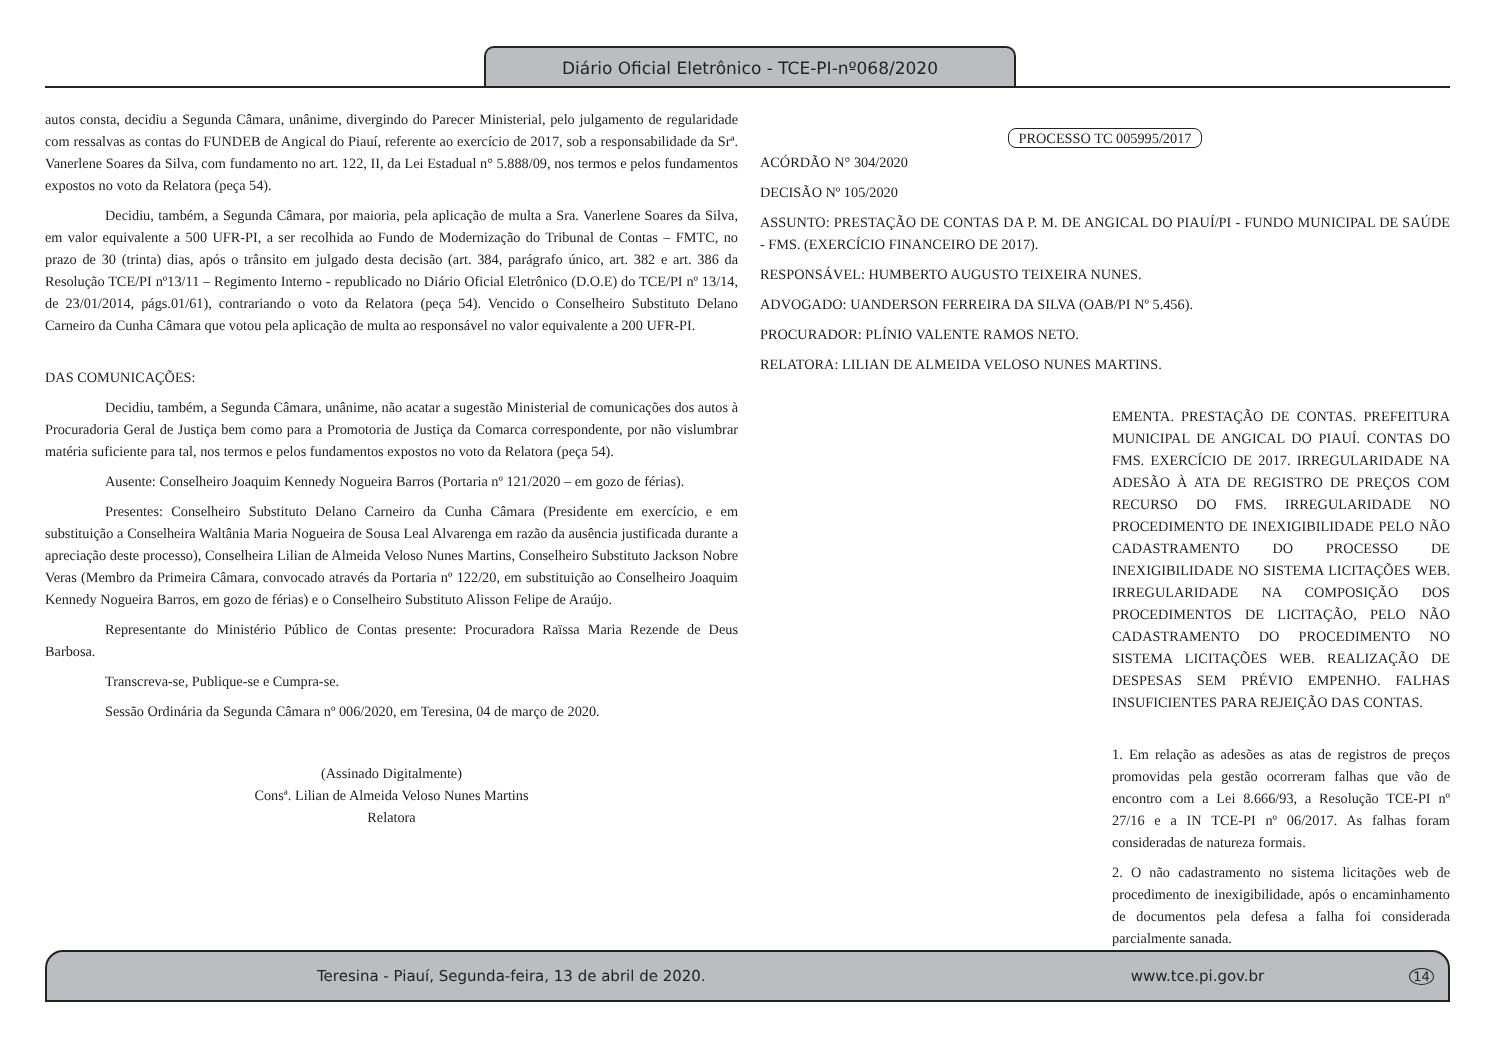Diário Oficial Eletrônico - TCE-PI-nº068/2020
autos consta, decidiu a Segunda Câmara, unânime, divergindo do Parecer Ministerial, pelo julgamento de regularidade com ressalvas as contas do FUNDEB de Angical do Piauí, referente ao exercício de 2017, sob a responsabilidade da Srª. Vanerlene Soares da Silva, com fundamento no art. 122, II, da Lei Estadual n° 5.888/09, nos termos e pelos fundamentos expostos no voto da Relatora (peça 54).
Decidiu, também, a Segunda Câmara, por maioria, pela aplicação de multa a Sra. Vanerlene Soares da Silva, em valor equivalente a 500 UFR-PI, a ser recolhida ao Fundo de Modernização do Tribunal de Contas – FMTC, no prazo de 30 (trinta) dias, após o trânsito em julgado desta decisão (art. 384, parágrafo único, art. 382 e art. 386 da Resolução TCE/PI nº13/11 – Regimento Interno - republicado no Diário Oficial Eletrônico (D.O.E) do TCE/PI nº 13/14, de 23/01/2014, págs.01/61), contrariando o voto da Relatora (peça 54). Vencido o Conselheiro Substituto Delano Carneiro da Cunha Câmara que votou pela aplicação de multa ao responsável no valor equivalente a 200 UFR-PI.
DAS COMUNICAÇÕES:
Decidiu, também, a Segunda Câmara, unânime, não acatar a sugestão Ministerial de comunicações dos autos à Procuradoria Geral de Justiça bem como para a Promotoria de Justiça da Comarca correspondente, por não vislumbrar matéria suficiente para tal, nos termos e pelos fundamentos expostos no voto da Relatora (peça 54).
Ausente: Conselheiro Joaquim Kennedy Nogueira Barros (Portaria nº 121/2020 – em gozo de férias).
Presentes: Conselheiro Substituto Delano Carneiro da Cunha Câmara (Presidente em exercício, e em substituição a Conselheira Waltânia Maria Nogueira de Sousa Leal Alvarenga em razão da ausência justificada durante a apreciação deste processo), Conselheira Lilian de Almeida Veloso Nunes Martins, Conselheiro Substituto Jackson Nobre Veras (Membro da Primeira Câmara, convocado através da Portaria nº 122/20, em substituição ao Conselheiro Joaquim Kennedy Nogueira Barros, em gozo de férias) e o Conselheiro Substituto Alisson Felipe de Araújo.
Representante do Ministério Público de Contas presente: Procuradora Raïssa Maria Rezende de Deus Barbosa.
Transcreva-se, Publique-se e Cumpra-se.
Sessão Ordinária da Segunda Câmara nº 006/2020, em Teresina, 04 de março de 2020.
(Assinado Digitalmente)
Consª. Lilian de Almeida Veloso Nunes Martins
Relatora
PROCESSO TC 005995/2017
ACÓRDÃO N° 304/2020
DECISÃO Nº 105/2020
ASSUNTO: PRESTAÇÃO DE CONTAS DA P. M. DE ANGICAL DO PIAUÍ/PI - FUNDO MUNICIPAL DE SAÚDE - FMS. (EXERCÍCIO FINANCEIRO DE 2017).
RESPONSÁVEL: HUMBERTO AUGUSTO TEIXEIRA NUNES.
ADVOGADO: UANDERSON FERREIRA DA SILVA (OAB/PI Nº 5.456).
PROCURADOR: PLÍNIO VALENTE RAMOS NETO.
RELATORA: LILIAN DE ALMEIDA VELOSO NUNES MARTINS.
EMENTA. PRESTAÇÃO DE CONTAS. PREFEITURA MUNICIPAL DE ANGICAL DO PIAUÍ. CONTAS DO FMS. EXERCÍCIO DE 2017. IRREGULARIDADE NA ADESÃO À ATA DE REGISTRO DE PREÇOS COM RECURSO DO FMS. IRREGULARIDADE NO PROCEDIMENTO DE INEXIGIBILIDADE PELO NÃO CADASTRAMENTO DO PROCESSO DE INEXIGIBILIDADE NO SISTEMA LICITAÇÕES WEB. IRREGULARIDADE NA COMPOSIÇÃO DOS PROCEDIMENTOS DE LICITAÇÃO, PELO NÃO CADASTRAMENTO DO PROCEDIMENTO NO SISTEMA LICITAÇÕES WEB. REALIZAÇÃO DE DESPESAS SEM PRÉVIO EMPENHO. FALHAS INSUFICIENTES PARA REJEIÇÃO DAS CONTAS.
1. Em relação as adesões as atas de registros de preços promovidas pela gestão ocorreram falhas que vão de encontro com a Lei 8.666/93, a Resolução TCE-PI nº 27/16 e a IN TCE-PI nº 06/2017. As falhas foram consideradas de natureza formais.
2. O não cadastramento no sistema licitações web de procedimento de inexigibilidade, após o encaminhamento de documentos pela defesa a falha foi considerada parcialmente sanada.
Teresina - Piauí, Segunda-feira, 13 de abril de 2020. www.tce.pi.gov.br 14